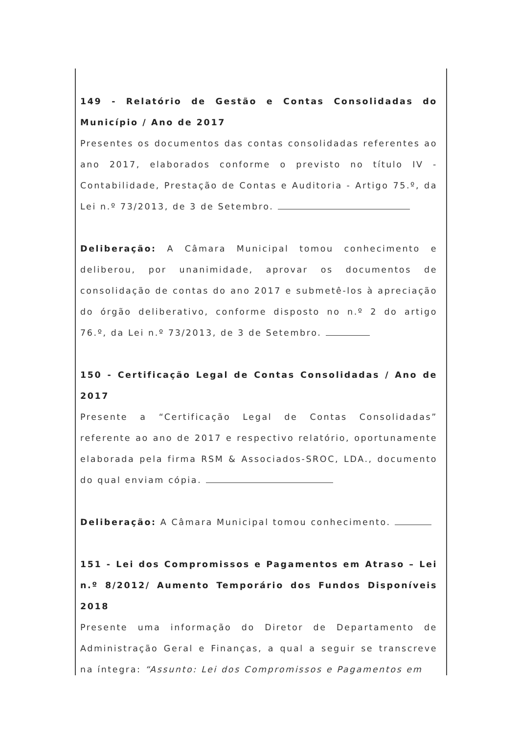149 - Relatório de Gestão e Contas Consolidadas do Município / Ano de 2017
Presentes os documentos das contas consolidadas referentes ao ano 2017, elaborados conforme o previsto no título IV - Contabilidade, Prestação de Contas e Auditoria - Artigo 75.º, da Lei n.º 73/2013, de 3 de Setembro.
Deliberação: A Câmara Municipal tomou conhecimento e deliberou, por unanimidade, aprovar os documentos de consolidação de contas do ano 2017 e submetê-los à apreciação do órgão deliberativo, conforme disposto no n.º 2 do artigo 76.º, da Lei n.º 73/2013, de 3 de Setembro.
150 - Certificação Legal de Contas Consolidadas / Ano de 2017
Presente a “Certificação Legal de Contas Consolidadas” referente ao ano de 2017 e respectivo relatório, oportunamente elaborada pela firma RSM & Associados-SROC, LDA., documento do qual enviam cópia.
Deliberação: A Câmara Municipal tomou conhecimento.
151 - Lei dos Compromissos e Pagamentos em Atraso – Lei n.º 8/2012/ Aumento Temporário dos Fundos Disponíveis 2018
Presente uma informação do Diretor de Departamento de Administração Geral e Finanças, a qual a seguir se transcreve na íntegra: “Assunto: Lei dos Compromissos e Pagamentos em